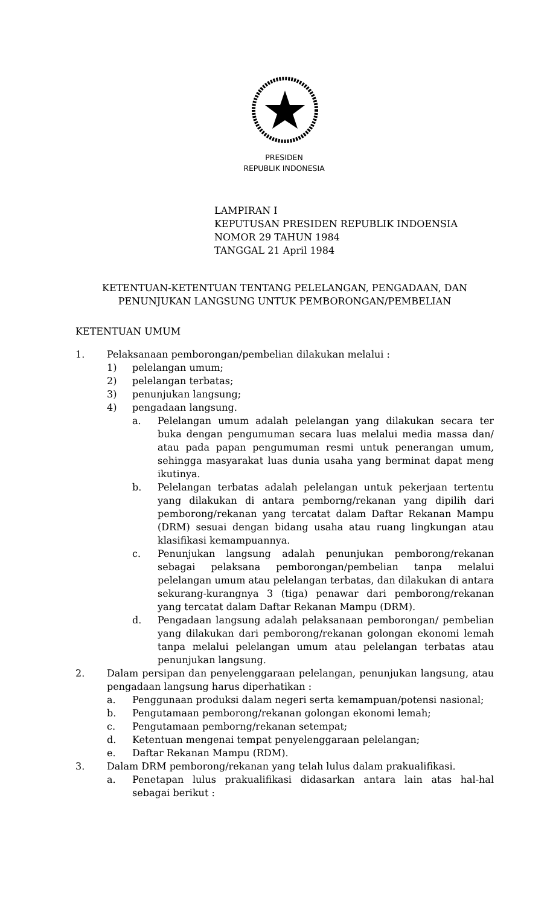PRESIDEN
REPUBLIK INDONESIA
LAMPIRAN I
KEPUTUSAN PRESIDEN REPUBLIK INDOENSIA
NOMOR 29 TAHUN 1984
TANGGAL 21 April 1984
KETENTUAN-KETENTUAN TENTANG PELELANGAN, PENGADAAN, DAN
PENUNJUKAN LANGSUNG UNTUK PEMBORONGAN/PEMBELIAN
KETENTUAN UMUM
1. Pelaksanaan pemborongan/pembelian dilakukan melalui :
1) pelelangan umum;
2) pelelangan terbatas;
3) penunjukan langsung;
4) pengadaan langsung.
a. Pelelangan umum adalah pelelangan yang dilakukan secara ter buka dengan pengumuman secara luas melalui media massa dan/ atau pada papan pengumuman resmi untuk penerangan umum, sehingga masyarakat luas dunia usaha yang berminat dapat meng ikutinya.
b. Pelelangan terbatas adalah pelelangan untuk pekerjaan tertentu yang dilakukan di antara pemborng/rekanan yang dipilih dari pemborong/rekanan yang tercatat dalam Daftar Rekanan Mampu (DRM) sesuai dengan bidang usaha atau ruang lingkungan atau klasifikasi kemampuannya.
c. Penunjukan langsung adalah penunjukan pemborong/rekanan sebagai pelaksana pemborongan/pembelian tanpa melalui pelelangan umum atau pelelangan terbatas, dan dilakukan di antara sekurang-kurangnya 3 (tiga) penawar dari pemborong/rekanan yang tercatat dalam Daftar Rekanan Mampu (DRM).
d. Pengadaan langsung adalah pelaksanaan pemborongan/ pembelian yang dilakukan dari pemborong/rekanan golongan ekonomi lemah tanpa melalui pelelangan umum atau pelelangan terbatas atau penunjukan langsung.
2. Dalam persipan dan penyelenggaraan pelelangan, penunjukan langsung, atau pengadaan langsung harus diperhatikan :
a. Penggunaan produksi dalam negeri serta kemampuan/potensi nasional;
b. Pengutamaan pemborong/rekanan golongan ekonomi lemah;
c. Pengutamaan pemborng/rekanan setempat;
d. Ketentuan mengenai tempat penyelenggaraan pelelangan;
e. Daftar Rekanan Mampu (RDM).
3. Dalam DRM pemborong/rekanan yang telah lulus dalam prakualifikasi.
a. Penetapan lulus prakualifikasi didasarkan antara lain atas hal-hal sebagai berikut :